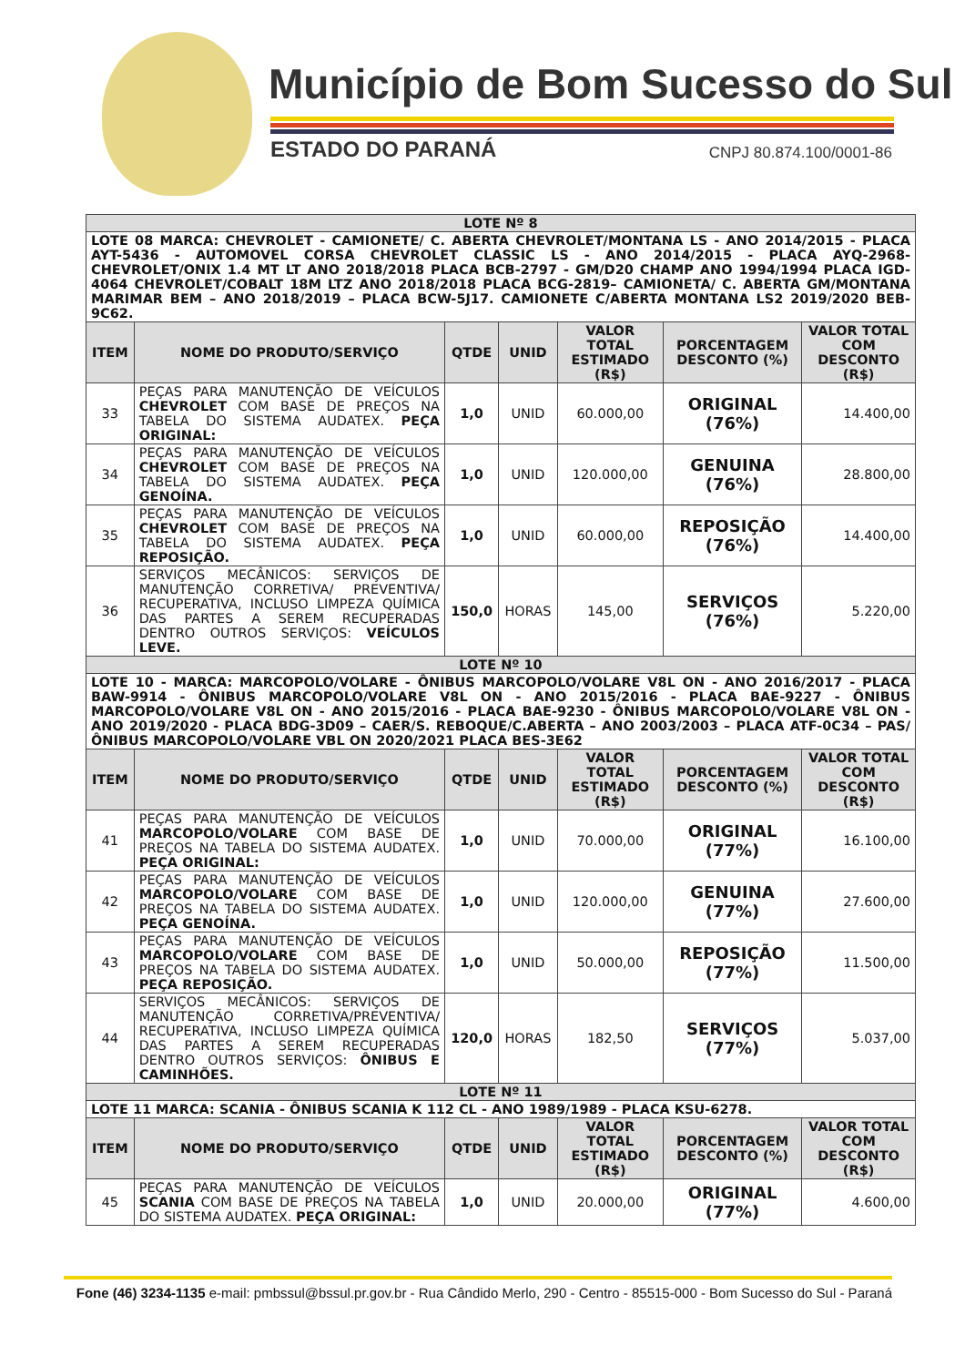Município de Bom Sucesso do Sul
ESTADO DO PARANÁ CNPJ 80.874.100/0001-86
| LOTE Nº 8 | | | | | | |
| LOTE 08 MARCA: CHEVROLET - CAMIONETE/ C. ABERTA CHEVROLET/MONTANA LS - ANO 2014/2015 - PLACA AYT-5436 - AUTOMOVEL CORSA CHEVROLET CLASSIC LS - ANO 2014/2015 - PLACA AYQ-2968- CHEVROLET/ONIX 1.4 MT LT ANO 2018/2018 PLACA BCB-2797 - GM/D20 CHAMP ANO 1994/1994 PLACA IGD-4064 CHEVROLET/COBALT 18M LTZ ANO 2018/2018 PLACA BCG-2819– CAMIONETA/ C. ABERTA GM/MONTANA MARIMAR BEM – ANO 2018/2019 – PLACA BCW-5J17. CAMIONETE C/ABERTA MONTANA LS2 2019/2020 BEB-9C62. | | | | | | |
| ITEM | NOME DO PRODUTO/SERVIÇO | QTDE | UNID | VALOR TOTAL ESTIMADO (R$) | PORCENTAGEM DESCONTO (%) | VALOR TOTAL COM DESCONTO (R$) |
| 33 | PEÇAS PARA MANUTENÇÃO DE VEÍCULOS CHEVROLET COM BASE DE PREÇOS NA TABELA DO SISTEMA AUDATEX. PEÇA ORIGINAL: | 1,0 | UNID | 60.000,00 | ORIGINAL (76%) | 14.400,00 |
| 34 | PEÇAS PARA MANUTENÇÃO DE VEÍCULOS CHEVROLET COM BASE DE PREÇOS NA TABELA DO SISTEMA AUDATEX. PEÇA GENOÍNA. | 1,0 | UNID | 120.000,00 | GENUINA (76%) | 28.800,00 |
| 35 | PEÇAS PARA MANUTENÇÃO DE VEÍCULOS CHEVROLET COM BASE DE PREÇOS NA TABELA DO SISTEMA AUDATEX. PEÇA REPOSIÇÃO. | 1,0 | UNID | 60.000,00 | REPOSIÇÃO (76%) | 14.400,00 |
| 36 | SERVIÇOS MECÂNICOS: SERVIÇOS DE MANUTENÇÃO CORRETIVA/ PREVENTIVA/ RECUPERATIVA, INCLUSO LIMPEZA QUÍMICA DAS PARTES A SEREM RECUPERADAS DENTRO OUTROS SERVIÇOS: VEÍCULOS LEVE. | 150,0 | HORAS | 145,00 | SERVIÇOS (76%) | 5.220,00 |
| LOTE Nº 10 | | | | | | |
| LOTE 10 - MARCA: MARCOPOLO/VOLARE - ÔNIBUS MARCOPOLO/VOLARE V8L ON - ANO 2016/2017 - PLACA BAW-9914 - ÔNIBUS MARCOPOLO/VOLARE V8L ON - ANO 2015/2016 - PLACA BAE-9227 - ÔNIBUS MARCOPOLO/VOLARE V8L ON - ANO 2015/2016 - PLACA BAE-9230 - ÔNIBUS MARCOPOLO/VOLARE V8L ON - ANO 2019/2020 - PLACA BDG-3D09 – CAER/S. REBOQUE/C.ABERTA – ANO 2003/2003 – PLACA ATF-0C34 – PAS/ÔNIBUS MARCOPOLO/VOLARE VBL ON 2020/2021 PLACA BES-3E62 | | | | | | |
| ITEM | NOME DO PRODUTO/SERVIÇO | QTDE | UNID | VALOR TOTAL ESTIMADO (R$) | PORCENTAGEM DESCONTO (%) | VALOR TOTAL COM DESCONTO (R$) |
| 41 | PEÇAS PARA MANUTENÇÃO DE VEÍCULOS MARCOPOLO/VOLARE COM BASE DE PREÇOS NA TABELA DO SISTEMA AUDATEX. PEÇA ORIGINAL: | 1,0 | UNID | 70.000,00 | ORIGINAL (77%) | 16.100,00 |
| 42 | PEÇAS PARA MANUTENÇÃO DE VEÍCULOS MARCOPOLO/VOLARE COM BASE DE PREÇOS NA TABELA DO SISTEMA AUDATEX. PEÇA GENOÍNA. | 1,0 | UNID | 120.000,00 | GENUINA (77%) | 27.600,00 |
| 43 | PEÇAS PARA MANUTENÇÃO DE VEÍCULOS MARCOPOLO/VOLARE COM BASE DE PREÇOS NA TABELA DO SISTEMA AUDATEX. PEÇA REPOSIÇÃO. | 1,0 | UNID | 50.000,00 | REPOSIÇÃO (77%) | 11.500,00 |
| 44 | SERVIÇOS MECÂNICOS: SERVIÇOS DE MANUTENÇÃO CORRETIVA/PREVENTIVA/ RECUPERATIVA, INCLUSO LIMPEZA QUÍMICA DAS PARTES A SEREM RECUPERADAS DENTRO OUTROS SERVIÇOS: ÔNIBUS E CAMINHÕES. | 120,0 | HORAS | 182,50 | SERVIÇOS (77%) | 5.037,00 |
| LOTE Nº 11 | | | | | | |
| LOTE 11 MARCA: SCANIA - ÔNIBUS SCANIA K 112 CL - ANO 1989/1989 - PLACA KSU-6278. | | | | | | |
| ITEM | NOME DO PRODUTO/SERVIÇO | QTDE | UNID | VALOR TOTAL ESTIMADO (R$) | PORCENTAGEM DESCONTO (%) | VALOR TOTAL COM DESCONTO (R$) |
| 45 | PEÇAS PARA MANUTENÇÃO DE VEÍCULOS SCANIA COM BASE DE PREÇOS NA TABELA DO SISTEMA AUDATEX. PEÇA ORIGINAL: | 1,0 | UNID | 20.000,00 | ORIGINAL (77%) | 4.600,00 |
Fone (46) 3234-1135 e-mail: pmbssul@bssul.pr.gov.br - Rua Cândido Merlo, 290 - Centro - 85515-000 - Bom Sucesso do Sul - Paraná